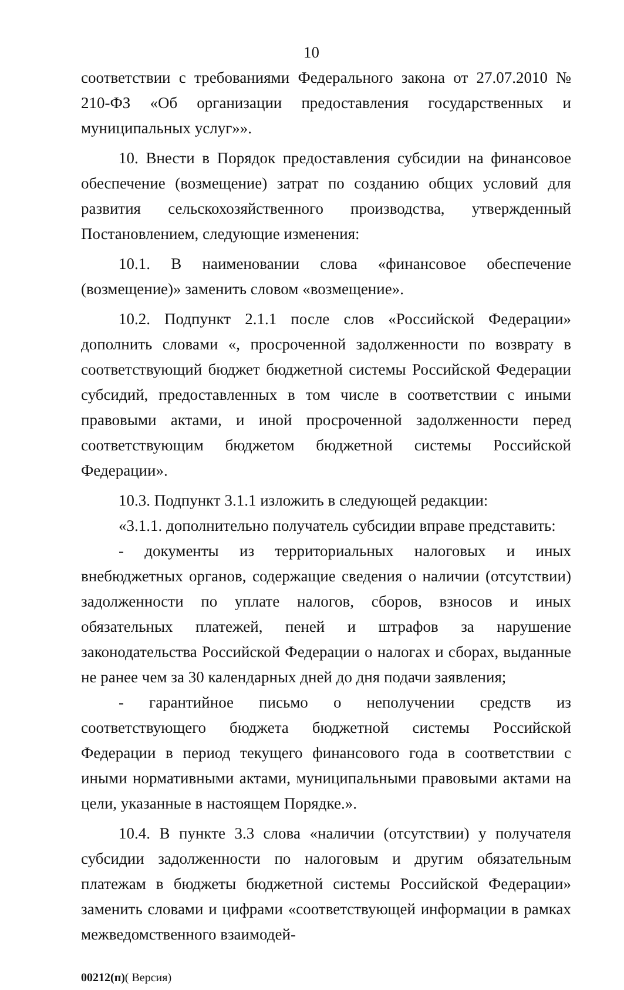10
соответствии с требованиями Федерального закона от 27.07.2010 № 210-ФЗ «Об организации предоставления государственных и муниципальных услуг»».
10. Внести в Порядок предоставления субсидии на финансовое обеспечение (возмещение) затрат по созданию общих условий для развития сельскохозяйственного производства, утвержденный Постановлением, следующие изменения:
10.1. В наименовании слова «финансовое обеспечение (возмещение)» заменить словом «возмещение».
10.2. Подпункт 2.1.1 после слов «Российской Федерации» дополнить словами «, просроченной задолженности по возврату в соответствующий бюджет бюджетной системы Российской Федерации субсидий, предоставленных в том числе в соответствии с иными правовыми актами, и иной просроченной задолженности перед соответствующим бюджетом бюджетной системы Российской Федерации».
10.3. Подпункт 3.1.1 изложить в следующей редакции:
«3.1.1. дополнительно получатель субсидии вправе представить:
- документы из территориальных налоговых и иных внебюджетных органов, содержащие сведения о наличии (отсутствии) задолженности по уплате налогов, сборов, взносов и иных обязательных платежей, пеней и штрафов за нарушение законодательства Российской Федерации о налогах и сборах, выданные не ранее чем за 30 календарных дней до дня подачи заявления;
- гарантийное письмо о неполучении средств из соответствующего бюджета бюджетной системы Российской Федерации в период текущего финансового года в соответствии с иными нормативными актами, муниципальными правовыми актами на цели, указанные в настоящем Порядке.».
10.4. В пункте 3.3 слова «наличии (отсутствии) у получателя субсидии задолженности по налоговым и другим обязательным платежам в бюджеты бюджетной системы Российской Федерации» заменить словами и цифрами «соответствующей информации в рамках межведомственного взаимодей-
00212(п)( Версия)